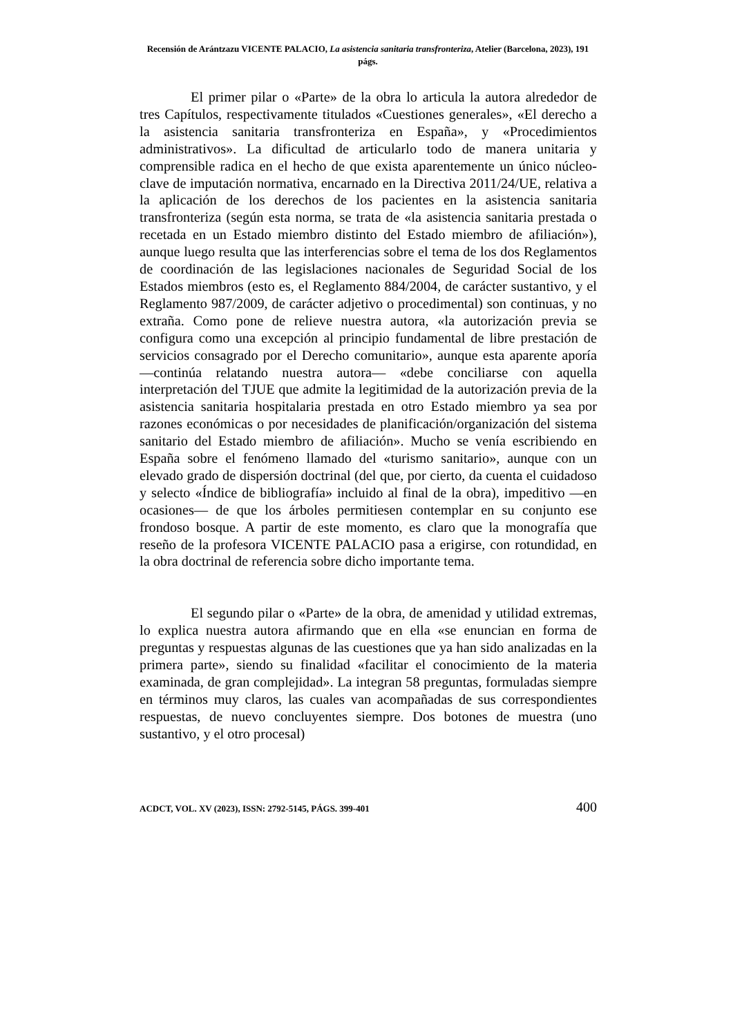Recensión de Arántzazu VICENTE PALACIO, La asistencia sanitaria transfronteriza, Atelier (Barcelona, 2023), 191 págs.
El primer pilar o «Parte» de la obra lo articula la autora alrededor de tres Capítulos, respectivamente titulados «Cuestiones generales», «El derecho a la asistencia sanitaria transfronteriza en España», y «Procedimientos administrativos». La dificultad de articularlo todo de manera unitaria y comprensible radica en el hecho de que exista aparentemente un único núcleo-clave de imputación normativa, encarnado en la Directiva 2011/24/UE, relativa a la aplicación de los derechos de los pacientes en la asistencia sanitaria transfronteriza (según esta norma, se trata de «la asistencia sanitaria prestada o recetada en un Estado miembro distinto del Estado miembro de afiliación»), aunque luego resulta que las interferencias sobre el tema de los dos Reglamentos de coordinación de las legislaciones nacionales de Seguridad Social de los Estados miembros (esto es, el Reglamento 884/2004, de carácter sustantivo, y el Reglamento 987/2009, de carácter adjetivo o procedimental) son continuas, y no extraña. Como pone de relieve nuestra autora, «la autorización previa se configura como una excepción al principio fundamental de libre prestación de servicios consagrado por el Derecho comunitario», aunque esta aparente aporía —continúa relatando nuestra autora— «debe conciliarse con aquella interpretación del TJUE que admite la legitimidad de la autorización previa de la asistencia sanitaria hospitalaria prestada en otro Estado miembro ya sea por razones económicas o por necesidades de planificación/organización del sistema sanitario del Estado miembro de afiliación». Mucho se venía escribiendo en España sobre el fenómeno llamado del «turismo sanitario», aunque con un elevado grado de dispersión doctrinal (del que, por cierto, da cuenta el cuidadoso y selecto «Índice de bibliografía» incluido al final de la obra), impeditivo —en ocasiones— de que los árboles permitiesen contemplar en su conjunto ese frondoso bosque. A partir de este momento, es claro que la monografía que reseño de la profesora VICENTE PALACIO pasa a erigirse, con rotundidad, en la obra doctrinal de referencia sobre dicho importante tema.
El segundo pilar o «Parte» de la obra, de amenidad y utilidad extremas, lo explica nuestra autora afirmando que en ella «se enuncian en forma de preguntas y respuestas algunas de las cuestiones que ya han sido analizadas en la primera parte», siendo su finalidad «facilitar el conocimiento de la materia examinada, de gran complejidad». La integran 58 preguntas, formuladas siempre en términos muy claros, las cuales van acompañadas de sus correspondientes respuestas, de nuevo concluyentes siempre. Dos botones de muestra (uno sustantivo, y el otro procesal)
ACDCT, VOL. XV (2023), ISSN: 2792-5145, PÁGS. 399-401 400